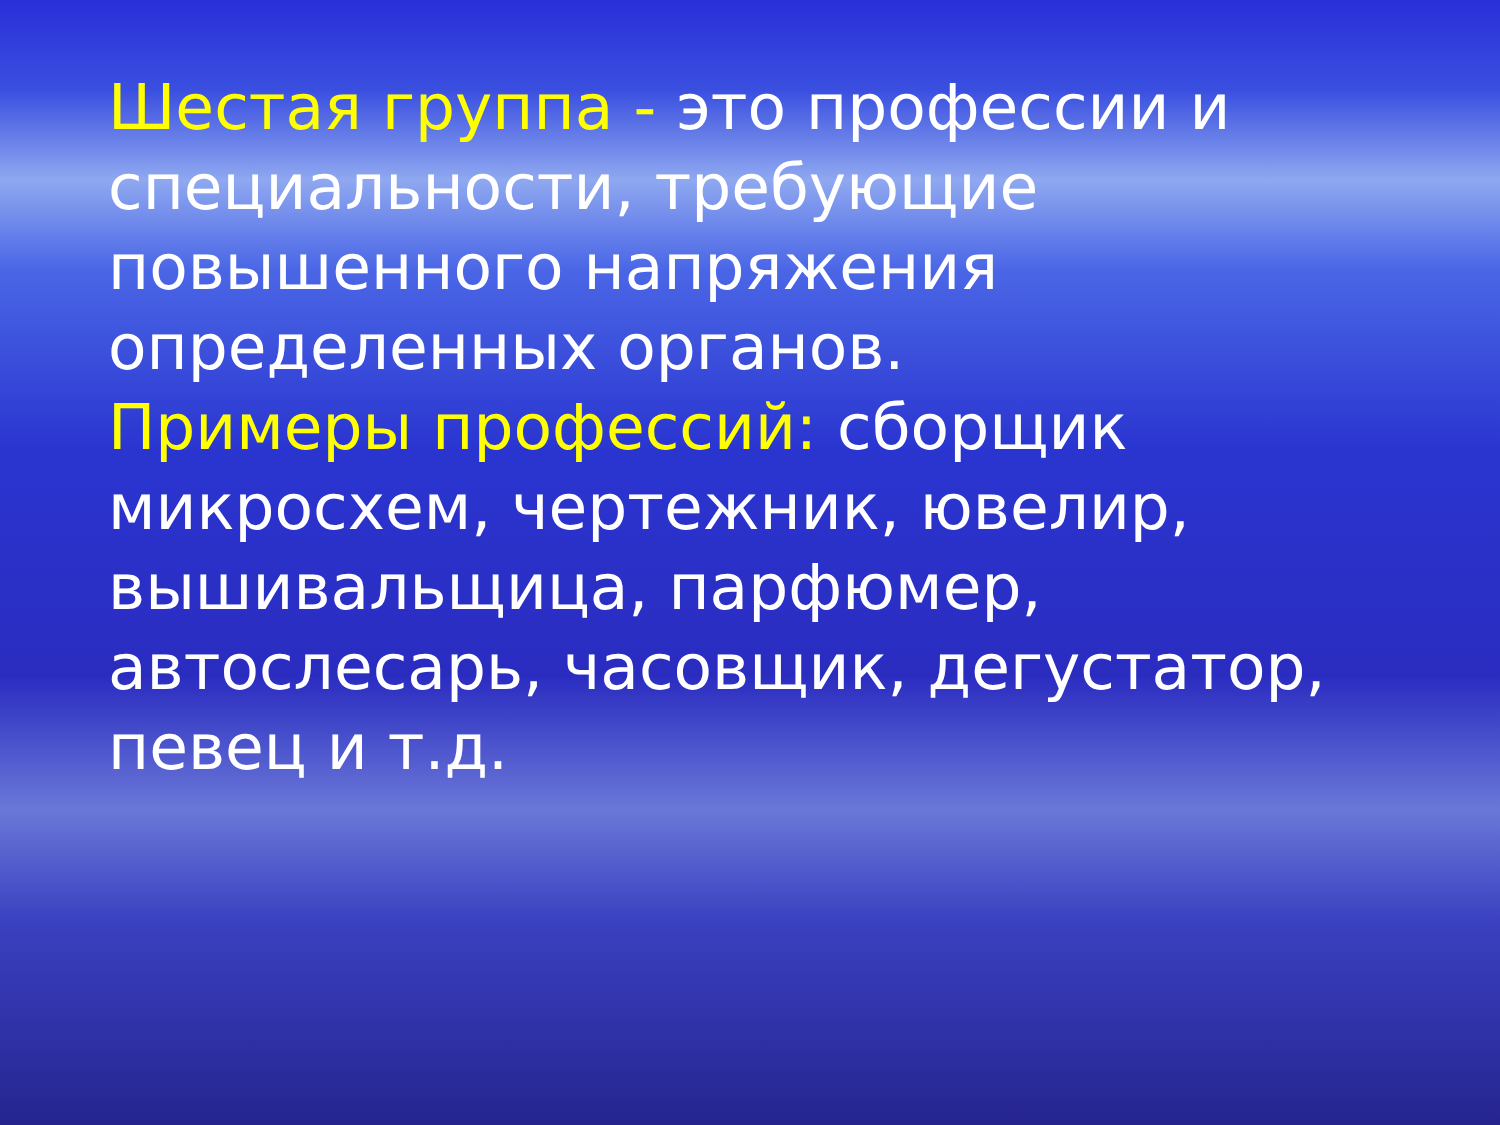Шестая группа - это профессии и специальности, требующие повышенного напряжения определенных органов.
Примеры профессий: сборщик микросхем, чертежник, ювелир, вышивальщица, парфюмер, автослесарь, часовщик, дегустатор, певец и т.д.